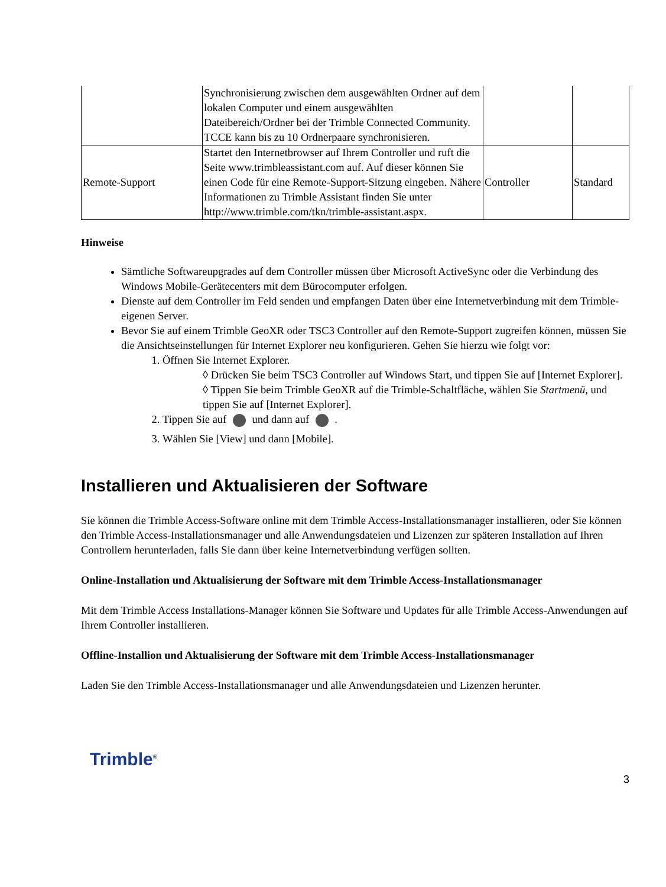| | Synchronisierung zwischen dem ausgewählten Ordner auf dem lokalen Computer und einem ausgewählten Dateibereich/Ordner bei der Trimble Connected Community. TCCE kann bis zu 10 Ordnerpaare synchronisieren. | | |
| Remote-Support | Startet den Internetbrowser auf Ihrem Controller und ruft die Seite www.trimbleassistant.com auf. Auf dieser können Sie einen Code für eine Remote-Support-Sitzung eingeben. Nähere Informationen zu Trimble Assistant finden Sie unter http://www.trimble.com/tkn/trimble-assistant.aspx. | Controller | Standard |
Hinweise
Sämtliche Softwareupgrades auf dem Controller müssen über Microsoft ActiveSync oder die Verbindung des Windows Mobile-Gerätecenters mit dem Bürocomputer erfolgen.
Dienste auf dem Controller im Feld senden und empfangen Daten über eine Internetverbindung mit dem Trimble-eigenen Server.
Bevor Sie auf einem Trimble GeoXR oder TSC3 Controller auf den Remote-Support zugreifen können, müssen Sie die Ansichtseinstellungen für Internet Explorer neu konfigurieren. Gehen Sie hierzu wie folgt vor:
1. Öffnen Sie Internet Explorer.
◊ Drücken Sie beim TSC3 Controller auf Windows Start, und tippen Sie auf [Internet Explorer].
◊ Tippen Sie beim Trimble GeoXR auf die Trimble-Schaltfläche, wählen Sie Startmenü, und tippen Sie auf [Internet Explorer].
2. Tippen Sie auf und dann auf .
3. Wählen Sie [View] und dann [Mobile].
Installieren und Aktualisieren der Software
Sie können die Trimble Access-Software online mit dem Trimble Access-Installationsmanager installieren, oder Sie können den Trimble Access-Installationsmanager und alle Anwendungsdateien und Lizenzen zur späteren Installation auf Ihren Controllern herunterladen, falls Sie dann über keine Internetverbindung verfügen sollten.
Online-Installation und Aktualisierung der Software mit dem Trimble Access-Installationsmanager
Mit dem Trimble Access Installations-Manager können Sie Software und Updates für alle Trimble Access-Anwendungen auf Ihrem Controller installieren.
Offline-Installion und Aktualisierung der Software mit dem Trimble Access-Installationsmanager
Laden Sie den Trimble Access-Installationsmanager und alle Anwendungsdateien und Lizenzen herunter.
Trimble<sup>®</sup> 3